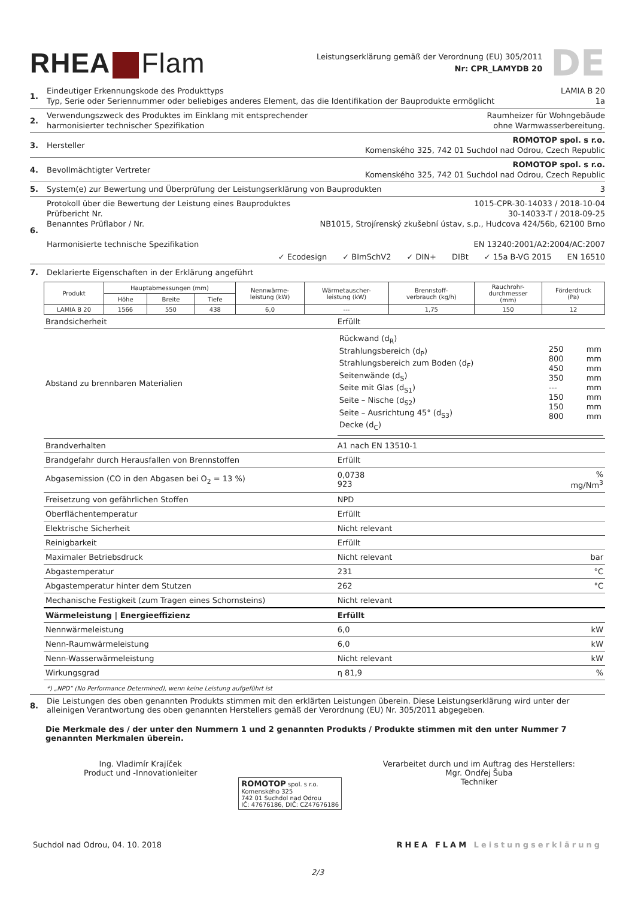RHEA Flam
Leistungserklärung gemäß der Verordnung (EU) 305/2011
Nr: CPR_LAMYDB 20
DE
1.
Eindeutiger Erkennungskode des Produkttyps LAMIA B 20
Typ, Serie oder Seriennummer oder beliebiges anderes Element, das die Identifikation der Bauprodukte ermöglicht 1a
2.
Verwendungszweck des Produktes im Einklang mit entsprechender
harmonisierter technischer Spezifikation Raumheizer für Wohngebäude
ohne Warmwasserbereitung.
3.
Hersteller ROMOTOP spol. s r.o.
Komenského 325, 742 01 Suchdol nad Odrou, Czech Republic
4.
Bevollmächtigter Vertreter ROMOTOP spol. s r.o.
Komenského 325, 742 01 Suchdol nad Odrou, Czech Republic
5.
System(e) zur Bewertung und Überprüfung der Leistungserklärung von Bauprodukten 3
6.
Protokoll über die Bewertung der Leistung eines Bauproduktes 1015-CPR-30-14033 / 2018-10-04
Prüfbericht Nr. 30-14033-T / 2018-09-25
Benanntes Prüflabor / Nr. NB1015, Strojírenský zkušební ústav, s.p., Hudcova 424/56b, 62100 Brno
Harmonisierte technische Spezifikation EN 13240:2001/A2:2004/AC:2007
✓ Ecodesign ✓ BImSchV2 ✓ DIN+ DIBt ✓ 15a B-VG 2015 EN 16510
7. Deklarierte Eigenschaften in der Erklärung angeführt
| Produkt | Hauptabmessungen (mm) | | | Nennwärme- leistung (kW) | Wärmetauscher- leistung (kW) | Brennstoff- verbrauch (kg/h) | Rauchrohr- durchmesser (mm) | Förderdruck (Pa) |
| --- | --- | --- | --- | --- | --- | --- | --- | --- |
| | Höhe | Breite | Tiefe | | | | | |
| LAMIA B 20 | 1566 | 550 | 438 | 6,0 | --- | 1,75 | 150 | 12 |
| Brandsicherheit | Erfüllt | |
| Abstand zu brennbaren Materialien | / Rückwand (d<sub>R</sub>) Strahlungsbereich (d<sub>P</sub>) Strahlungsbereich zum Boden (d<sub>F</sub>) Seitenwände (d<sub>S</sub>) Seite mit Glas (d<sub>S1</sub>) Seite – Nische (d<sub>S2</sub>) Seite – Ausrichtung 45° (d<sub>S3</sub>) Decke (d<sub>C</sub>) / 250 800 450 350 --- 150 150 800 / mm mm mm mm mm mm mm mm / | |
| Brandverhalten | A1 nach EN 13510-1 | |
| Brandgefahr durch Herausfallen von Brennstoffen | Erfüllt | |
| Abgasemission (CO in den Abgasen bei O<sub>2</sub> = 13 %) | 0,0738 923 | % mg/Nm<sup>3</sup> |
| Freisetzung von gefährlichen Stoffen | NPD | |
| Oberflächentemperatur | Erfüllt | |
| Elektrische Sicherheit | Nicht relevant | |
| Reinigbarkeit | Erfüllt | |
| Maximaler Betriebsdruck | Nicht relevant | bar |
| Abgastemperatur | 231 | °C |
| Abgastemperatur hinter dem Stutzen | 262 | °C |
| Mechanische Festigkeit (zum Tragen eines Schornsteins) | Nicht relevant | |
| Wärmeleistung / Energieeffizienz | Erfüllt | |
| Nennwärmeleistung | 6,0 | kW |
| Nenn-Raumwärmeleistung | 6,0 | kW |
| Nenn-Wasserwärmeleistung | Nicht relevant | kW |
| Wirkungsgrad | η 81,9 | % |
*) „NPD“ (No Performance Determined), wenn keine Leistung aufgeführt ist
8. Die Leistungen des oben genannten Produkts stimmen mit den erklärten Leistungen überein. Diese Leistungserklärung wird unter der alleinigen Verantwortung des oben genannten Herstellers gemäß der Verordnung (EU) Nr. 305/2011 abgegeben.
Die Merkmale des / der unter den Nummern 1 und 2 genannten Produkts / Produkte stimmen mit den unter Nummer 7 genannten Merkmalen überein.
Ing. Vladimír Krajíček
Product und -Innovationleiter
ROMOTOP spol. s r.o.
Komenského 325
742 01 Suchdol nad Odrou
IČ: 47676186, DIČ: CZ47676186
Verarbeitet durch und im Auftrag des Herstellers:
Mgr. Ondřej Šuba
Techniker
Suchdol nad Odrou, 04. 10. 2018 RHEA FLAM Leistungserklärung
2/3